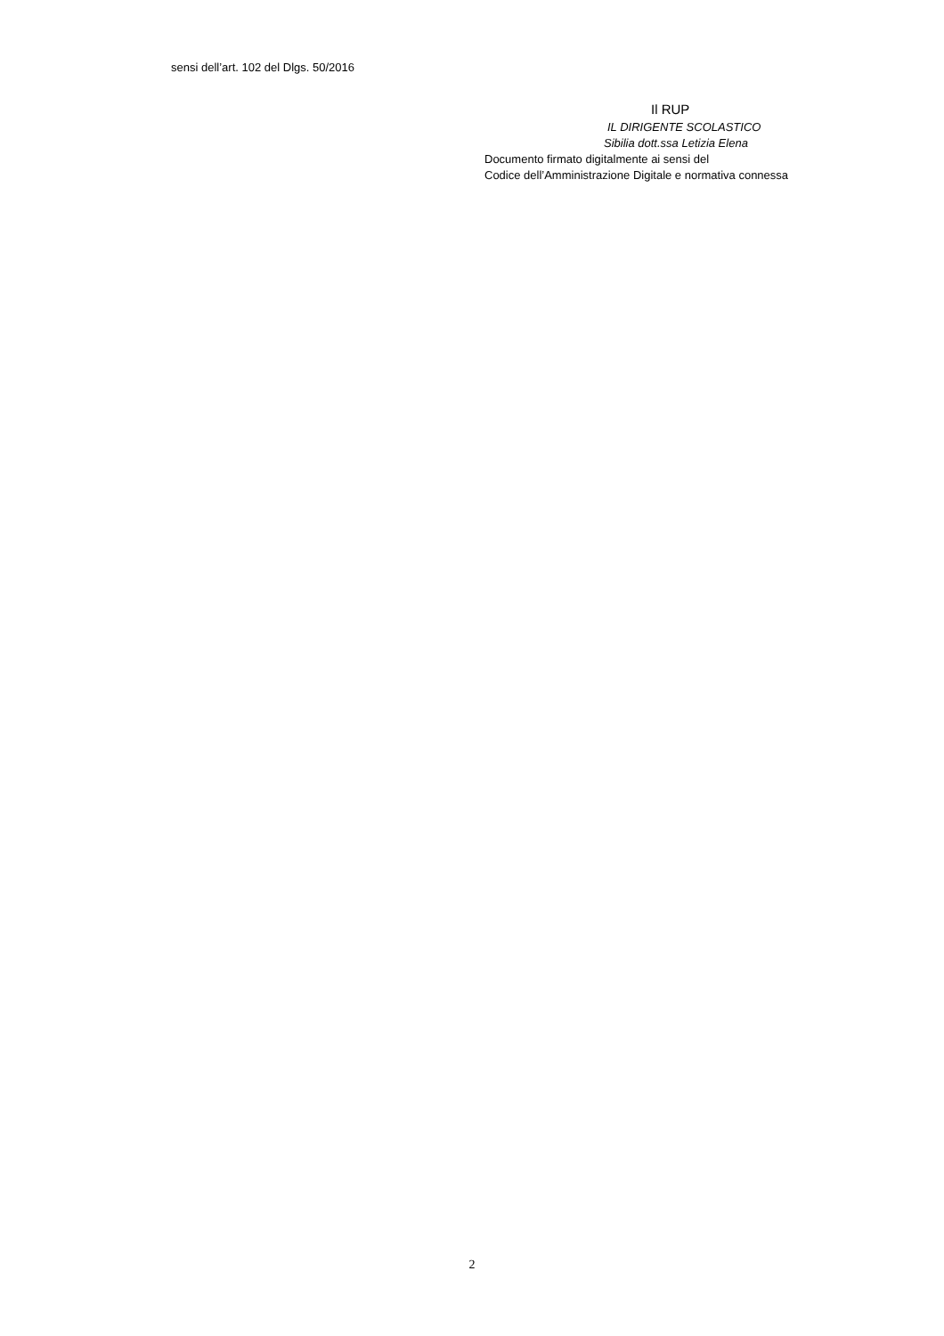sensi dell’art. 102 del Dlgs. 50/2016
Il RUP
IL DIRIGENTE SCOLASTICO
Sibilia dott.ssa Letizia Elena
Documento firmato digitalmente ai sensi del
Codice dell’Amministrazione Digitale e normativa connessa
2